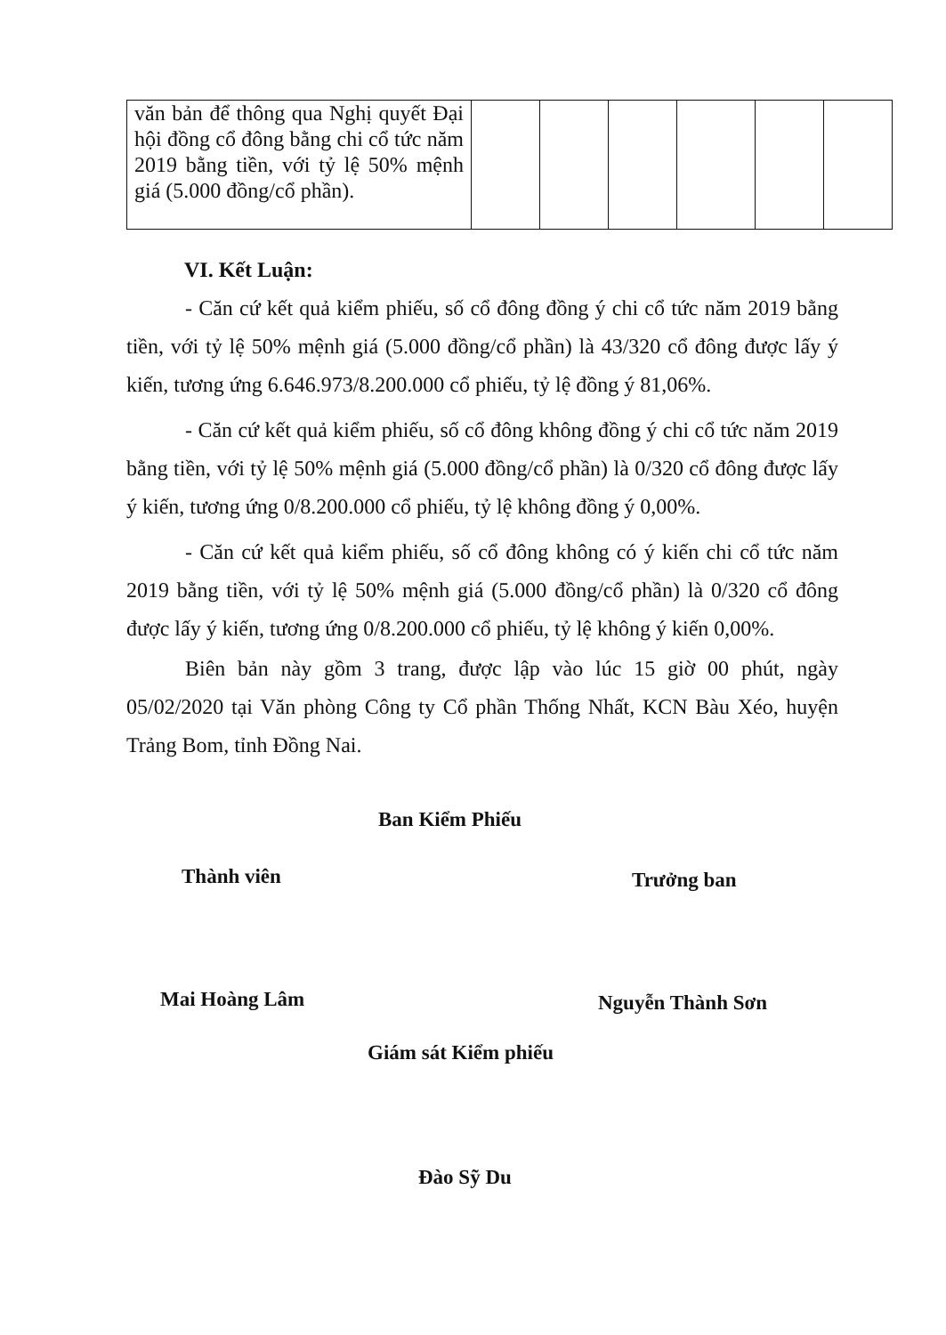| văn bản để thông qua Nghị quyết Đại hội đồng cổ đông bằng chi cổ tức năm 2019 bằng tiền, với tỷ lệ 50% mệnh giá (5.000 đồng/cổ phần). | | | | | | |
VI. Kết Luận:
- Căn cứ kết quả kiểm phiếu, số cổ đông đồng ý chi cổ tức năm 2019 bằng tiền, với tỷ lệ 50% mệnh giá (5.000 đồng/cổ phần) là 43/320 cổ đông được lấy ý kiến, tương ứng 6.646.973/8.200.000 cổ phiếu, tỷ lệ đồng ý 81,06%.
- Căn cứ kết quả kiểm phiếu, số cổ đông không đồng ý chi cổ tức năm 2019 bằng tiền, với tỷ lệ 50% mệnh giá (5.000 đồng/cổ phần) là 0/320 cổ đông được lấy ý kiến, tương ứng 0/8.200.000 cổ phiếu, tỷ lệ không đồng ý 0,00%.
- Căn cứ kết quả kiểm phiếu, số cổ đông không có ý kiến chi cổ tức năm 2019 bằng tiền, với tỷ lệ 50% mệnh giá (5.000 đồng/cổ phần) là 0/320 cổ đông được lấy ý kiến, tương ứng 0/8.200.000 cổ phiếu, tỷ lệ không ý kiến 0,00%.
Biên bản này gồm 3 trang, được lập vào lúc 15 giờ 00 phút, ngày 05/02/2020 tại Văn phòng Công ty Cổ phần Thống Nhất, KCN Bàu Xéo, huyện Trảng Bom, tỉnh Đồng Nai.
Ban Kiểm Phiếu
Thành viên Trưởng ban
Mai Hoàng Lâm Nguyễn Thành Sơn
Giám sát Kiểm phiếu
Đào Sỹ Du